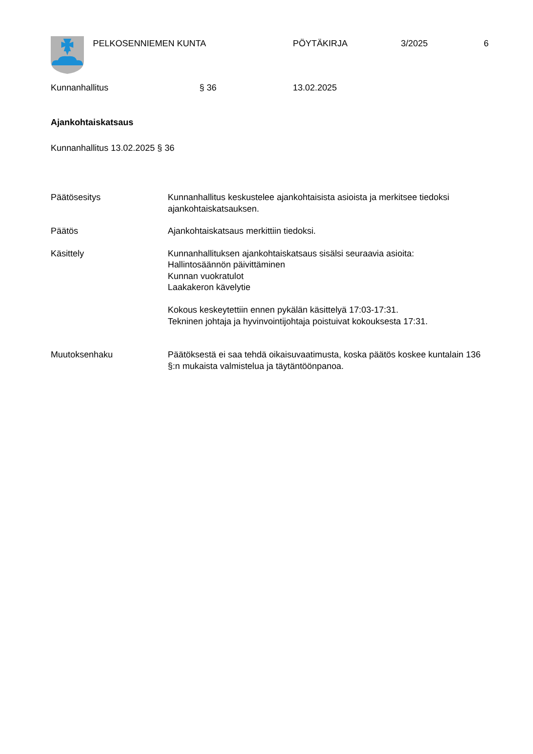PELKOSENNIEMEN KUNTA PÖYTÄKIRJA 3/2025 6
Kunnanhallitus § 36 13.02.2025
Ajankohtaiskatsaus
Kunnanhallitus 13.02.2025 § 36
Päätösesitys Kunnanhallitus keskustelee ajankohtaisista asioista ja merkitsee tiedoksi ajankohtaiskatsauksen.
Päätös Ajankohtaiskatsaus merkittiin tiedoksi.
Käsittely Kunnanhallituksen ajankohtaiskatsaus sisälsi seuraavia asioita:
Hallintosäännön päivittäminen
Kunnan vuokratulot
Laakakeron kävelytie
Kokous keskeytettiin ennen pykälän käsittelyä 17:03-17:31.
Tekninen johtaja ja hyvinvointijohtaja poistuivat kokouksesta 17:31.
Muutoksenhaku Päätöksestä ei saa tehdä oikaisuvaatimusta, koska päätös koskee kuntalain 136 §:n mukaista valmistelua ja täytäntöönpanoa.